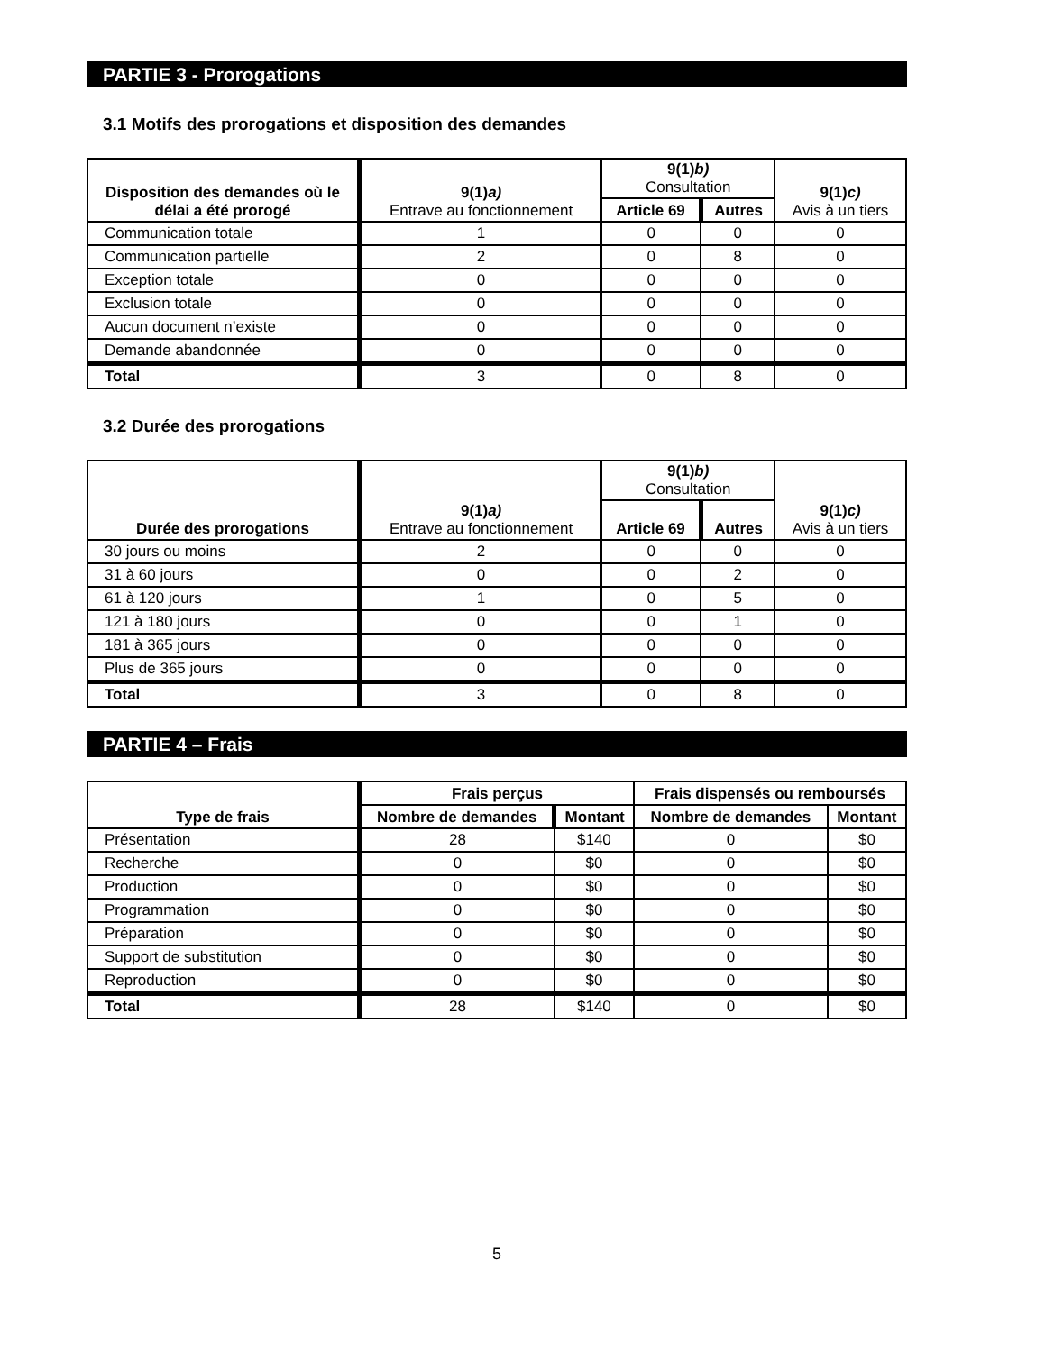PARTIE 3 - Prorogations
3.1 Motifs des prorogations et disposition des demandes
| Disposition des demandes où le délai a été prorogé | 9(1) a) Entrave au fonctionnement | 9(1) b) Consultation | | 9(1) c) Avis à un tiers |
| --- | --- | --- | --- | --- |
| | | Article 69 | Autres | |
| Communication totale | 1 | 0 | 0 | 0 |
| Communication partielle | 2 | 0 | 8 | 0 |
| Exception totale | 0 | 0 | 0 | 0 |
| Exclusion totale | 0 | 0 | 0 | 0 |
| Aucun document n’existe | 0 | 0 | 0 | 0 |
| Demande abandonnée | 0 | 0 | 0 | 0 |
| Total | 3 | 0 | 8 | 0 |
3.2 Durée des prorogations
| Durée des prorogations | 9(1) a) Entrave au fonctionnement | 9(1) b) Consultation | | 9(1) c) Avis à un tiers |
| --- | --- | --- | --- | --- |
| | | Article 69 | Autres | |
| 30 jours ou moins | 2 | 0 | 0 | 0 |
| 31 à 60 jours | 0 | 0 | 2 | 0 |
| 61 à 120 jours | 1 | 0 | 5 | 0 |
| 121 à 180 jours | 0 | 0 | 1 | 0 |
| 181 à 365 jours | 0 | 0 | 0 | 0 |
| Plus de 365 jours | 0 | 0 | 0 | 0 |
| Total | 3 | 0 | 8 | 0 |
PARTIE 4 – Frais
| Type de frais | Frais perçus | | Frais dispensés ou remboursés | |
| --- | --- | --- | --- | --- |
| | Nombre de demandes | Montant | Nombre de demandes | Montant |
| Présentation | 28 | $140 | 0 | $0 |
| Recherche | 0 | $0 | 0 | $0 |
| Production | 0 | $0 | 0 | $0 |
| Programmation | 0 | $0 | 0 | $0 |
| Préparation | 0 | $0 | 0 | $0 |
| Support de substitution | 0 | $0 | 0 | $0 |
| Reproduction | 0 | $0 | 0 | $0 |
| Total | 28 | $140 | 0 | $0 |
5